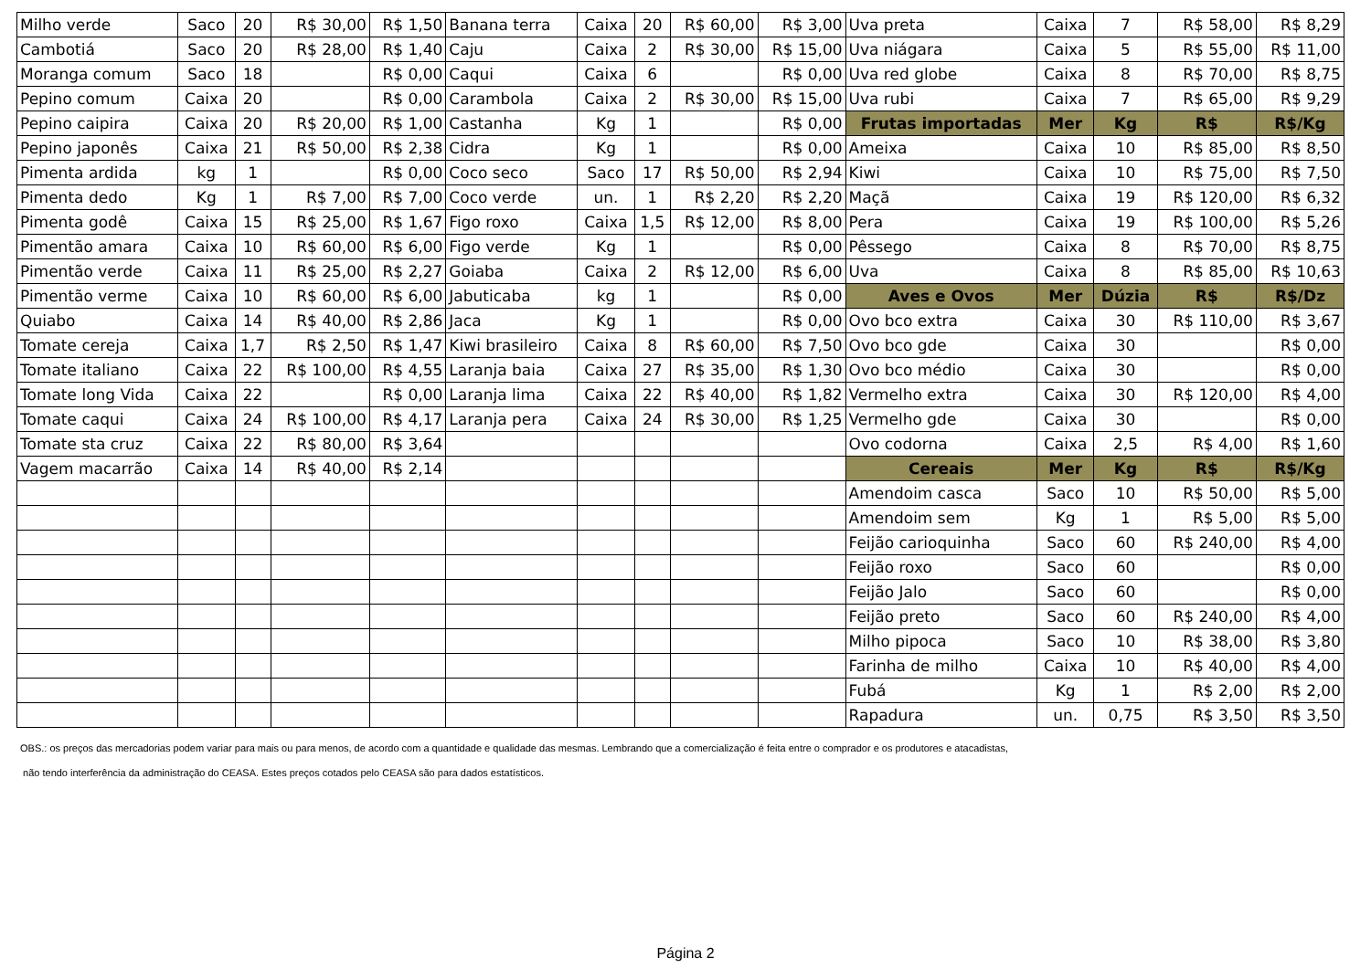| Milho verde | Saco | 20 | R$ 30,00 | R$ 1,50 | Banana terra | Caixa | 20 | R$ 60,00 | R$ 3,00 | Uva preta | Caixa | 7 | R$ 58,00 | R$ 8,29 |
| Cambotiá | Saco | 20 | R$ 28,00 | R$ 1,40 | Caju | Caixa | 2 | R$ 30,00 | R$ 15,00 | Uva niágara | Caixa | 5 | R$ 55,00 | R$ 11,00 |
| Moranga comum | Saco | 18 | | R$ 0,00 | Caqui | Caixa | 6 | | R$ 0,00 | Uva red globe | Caixa | 8 | R$ 70,00 | R$ 8,75 |
| Pepino comum | Caixa | 20 | | R$ 0,00 | Carambola | Caixa | 2 | R$ 30,00 | R$ 15,00 | Uva rubi | Caixa | 7 | R$ 65,00 | R$ 9,29 |
| Pepino caipira | Caixa | 20 | R$ 20,00 | R$ 1,00 | Castanha | Kg | 1 | | R$ 0,00 | Frutas importadas | Mer | Kg | R$ | R$/Kg |
| Pepino japonês | Caixa | 21 | R$ 50,00 | R$ 2,38 | Cidra | Kg | 1 | | R$ 0,00 | Ameixa | Caixa | 10 | R$ 85,00 | R$ 8,50 |
| Pimenta ardida | kg | 1 | | R$ 0,00 | Coco seco | Saco | 17 | R$ 50,00 | R$ 2,94 | Kiwi | Caixa | 10 | R$ 75,00 | R$ 7,50 |
| Pimenta dedo | Kg | 1 | R$ 7,00 | R$ 7,00 | Coco verde | un. | 1 | R$ 2,20 | R$ 2,20 | Maçã | Caixa | 19 | R$ 120,00 | R$ 6,32 |
| Pimenta godê | Caixa | 15 | R$ 25,00 | R$ 1,67 | Figo roxo | Caixa | 1,5 | R$ 12,00 | R$ 8,00 | Pera | Caixa | 19 | R$ 100,00 | R$ 5,26 |
| Pimentão amara | Caixa | 10 | R$ 60,00 | R$ 6,00 | Figo verde | Kg | 1 | | R$ 0,00 | Pêssego | Caixa | 8 | R$ 70,00 | R$ 8,75 |
| Pimentão verde | Caixa | 11 | R$ 25,00 | R$ 2,27 | Goiaba | Caixa | 2 | R$ 12,00 | R$ 6,00 | Uva | Caixa | 8 | R$ 85,00 | R$ 10,63 |
| Pimentão verme | Caixa | 10 | R$ 60,00 | R$ 6,00 | Jabuticaba | kg | 1 | | R$ 0,00 | Aves e Ovos | Mer | Dúzia | R$ | R$/Dz |
| Quiabo | Caixa | 14 | R$ 40,00 | R$ 2,86 | Jaca | Kg | 1 | | R$ 0,00 | Ovo bco extra | Caixa | 30 | R$ 110,00 | R$ 3,67 |
| Tomate cereja | Caixa | 1,7 | R$ 2,50 | R$ 1,47 | Kiwi brasileiro | Caixa | 8 | R$ 60,00 | R$ 7,50 | Ovo bco gde | Caixa | 30 | | R$ 0,00 |
| Tomate italiano | Caixa | 22 | R$ 100,00 | R$ 4,55 | Laranja baia | Caixa | 27 | R$ 35,00 | R$ 1,30 | Ovo bco médio | Caixa | 30 | | R$ 0,00 |
| Tomate long Vida | Caixa | 22 | | R$ 0,00 | Laranja lima | Caixa | 22 | R$ 40,00 | R$ 1,82 | Vermelho extra | Caixa | 30 | R$ 120,00 | R$ 4,00 |
| Tomate caqui | Caixa | 24 | R$ 100,00 | R$ 4,17 | Laranja pera | Caixa | 24 | R$ 30,00 | R$ 1,25 | Vermelho gde | Caixa | 30 | | R$ 0,00 |
| Tomate sta cruz | Caixa | 22 | R$ 80,00 | R$ 3,64 | | | | | | Ovo codorna | Caixa | 2,5 | R$ 4,00 | R$ 1,60 |
| Vagem macarrão | Caixa | 14 | R$ 40,00 | R$ 2,14 | | | | | | Cereais | Mer | Kg | R$ | R$/Kg |
| | | | | | | | | | | Amendoim casca | Saco | 10 | R$ 50,00 | R$ 5,00 |
| | | | | | | | | | | Amendoim sem | Kg | 1 | R$ 5,00 | R$ 5,00 |
| | | | | | | | | | | Feijão carioquinha | Saco | 60 | R$ 240,00 | R$ 4,00 |
| | | | | | | | | | | Feijão roxo | Saco | 60 | | R$ 0,00 |
| | | | | | | | | | | Feijão Jalo | Saco | 60 | | R$ 0,00 |
| | | | | | | | | | | Feijão preto | Saco | 60 | R$ 240,00 | R$ 4,00 |
| | | | | | | | | | | Milho pipoca | Saco | 10 | R$ 38,00 | R$ 3,80 |
| | | | | | | | | | | Farinha de milho | Caixa | 10 | R$ 40,00 | R$ 4,00 |
| | | | | | | | | | | Fubá | Kg | 1 | R$ 2,00 | R$ 2,00 |
| | | | | | | | | | | Rapadura | un. | 0,75 | R$ 3,50 | R$ 3,50 |
OBS.: os preços das mercadorias podem variar para mais ou para menos, de acordo com a quantidade e qualidade das mesmas. Lembrando que a comercialização é feita entre o comprador e os produtores e atacadistas,
não tendo interferência da administração do CEASA. Estes preços cotados pelo CEASA são para dados estatísticos.
Página 2